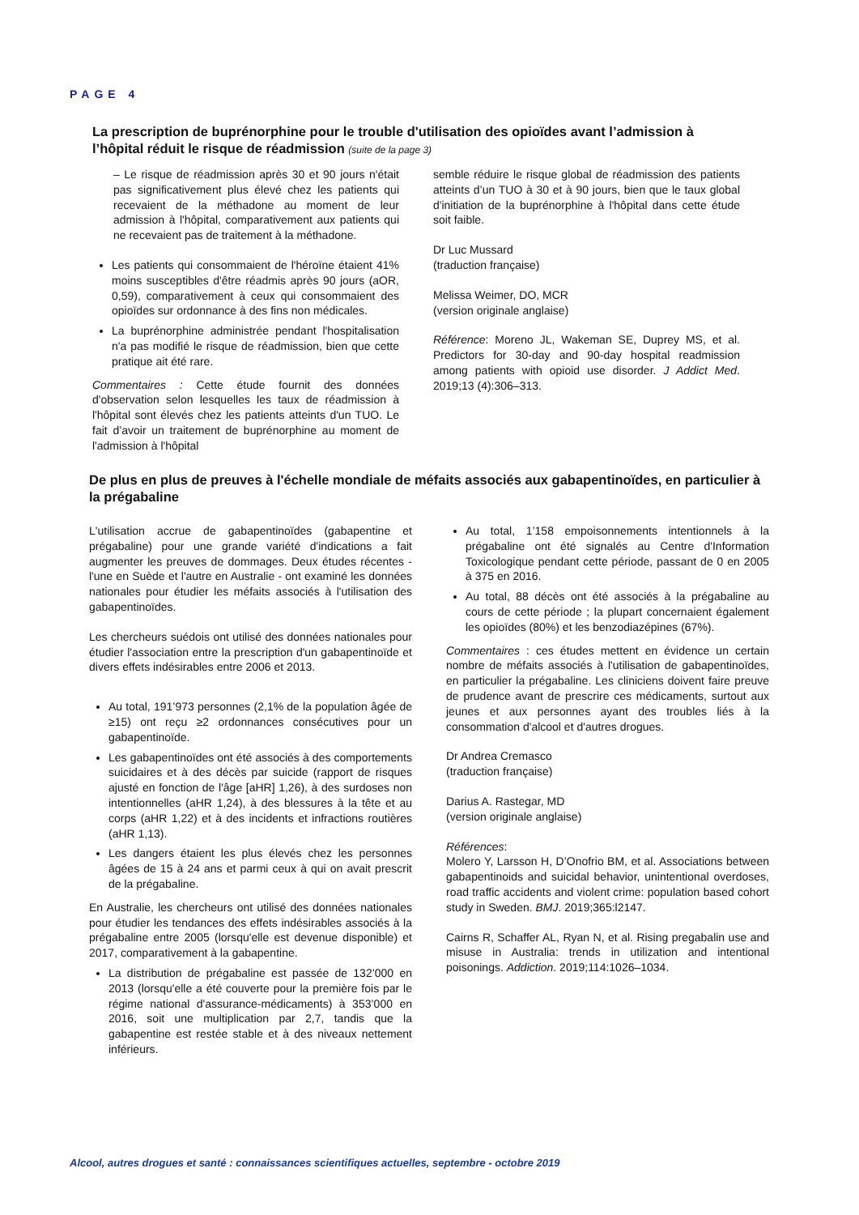PAGE 4
La prescription de buprénorphine pour le trouble d'utilisation des opioïdes avant l’admission à l’hôpital réduit le risque de réadmission (suite de la page 3)
– Le risque de réadmission après 30 et 90 jours n'était pas significativement plus élevé chez les patients qui recevaient de la méthadone au moment de leur admission à l'hôpital, comparativement aux patients qui ne recevaient pas de traitement à la méthadone.
Les patients qui consommaient de l'héroïne étaient 41% moins susceptibles d'être réadmis après 90 jours (aOR, 0,59), comparativement à ceux qui consommaient des opioïdes sur ordonnance à des fins non médicales.
La buprénorphine administrée pendant l'hospitalisation n'a pas modifié le risque de réadmission, bien que cette pratique ait été rare.
Commentaires : Cette étude fournit des données d'observation selon lesquelles les taux de réadmission à l'hôpital sont élevés chez les patients atteints d'un TUO. Le fait d’avoir un traitement de buprénorphine au moment de l'admission à l'hôpital
semble réduire le risque global de réadmission des patients atteints d’un TUO à 30 et à 90 jours, bien que le taux global d'initiation de la buprénorphine à l'hôpital dans cette étude soit faible.
Dr Luc Mussard
(traduction française)
Melissa Weimer, DO, MCR
(version originale anglaise)
Référence: Moreno JL, Wakeman SE, Duprey MS, et al. Predictors for 30-day and 90-day hospital readmission among patients with opioid use disorder. J Addict Med. 2019;13 (4):306–313.
De plus en plus de preuves à l'échelle mondiale de méfaits associés aux gabapentinoïdes, en particulier à la prégabaline
L'utilisation accrue de gabapentinoïdes (gabapentine et prégabaline) pour une grande variété d'indications a fait augmenter les preuves de dommages. Deux études récentes - l'une en Suède et l'autre en Australie - ont examiné les données nationales pour étudier les méfaits associés à l'utilisation des gabapentinoïdes.
Les chercheurs suédois ont utilisé des données nationales pour étudier l'association entre la prescription d'un gabapentinoïde et divers effets indésirables entre 2006 et 2013.
Au total, 191’973 personnes (2,1% de la population âgée de ≥15) ont reçu ≥2 ordonnances consécutives pour un gabapentinoïde.
Les gabapentinoïdes ont été associés à des comportements suicidaires et à des décès par suicide (rapport de risques ajusté en fonction de l'âge [aHR] 1,26), à des surdoses non intentionnelles (aHR 1,24), à des blessures à la tête et au corps (aHR 1,22) et à des incidents et infractions routières (aHR 1,13).
Les dangers étaient les plus élevés chez les personnes âgées de 15 à 24 ans et parmi ceux à qui on avait prescrit de la prégabaline.
En Australie, les chercheurs ont utilisé des données nationales pour étudier les tendances des effets indésirables associés à la prégabaline entre 2005 (lorsqu'elle est devenue disponible) et 2017, comparativement à la gabapentine.
La distribution de prégabaline est passée de 132’000 en 2013 (lorsqu'elle a été couverte pour la première fois par le régime national d'assurance-médicaments) à 353’000 en 2016, soit une multiplication par 2,7, tandis que la gabapentine est restée stable et à des niveaux nettement inférieurs.
Au total, 1’158 empoisonnements intentionnels à la prégabaline ont été signalés au Centre d'Information Toxicologique pendant cette période, passant de 0 en 2005 à 375 en 2016.
Au total, 88 décès ont été associés à la prégabaline au cours de cette période ; la plupart concernaient également les opioïdes (80%) et les benzodiazépines (67%).
Commentaires : ces études mettent en évidence un certain nombre de méfaits associés à l'utilisation de gabapentinoïdes, en particulier la prégabaline. Les cliniciens doivent faire preuve de prudence avant de prescrire ces médicaments, surtout aux jeunes et aux personnes ayant des troubles liés à la consommation d'alcool et d'autres drogues.
Dr Andrea Cremasco
(traduction française)
Darius A. Rastegar, MD
(version originale anglaise)
Références:
Molero Y, Larsson H, D’Onofrio BM, et al. Associations between gabapentinoids and suicidal behavior, unintentional overdoses, road traffic accidents and violent crime: population based cohort study in Sweden. BMJ. 2019;365:l2147.
Cairns R, Schaffer AL, Ryan N, et al. Rising pregabalin use and misuse in Australia: trends in utilization and intentional poisonings. Addiction. 2019;114:1026–1034.
Alcool, autres drogues et santé : connaissances scientifiques actuelles, septembre - octobre 2019